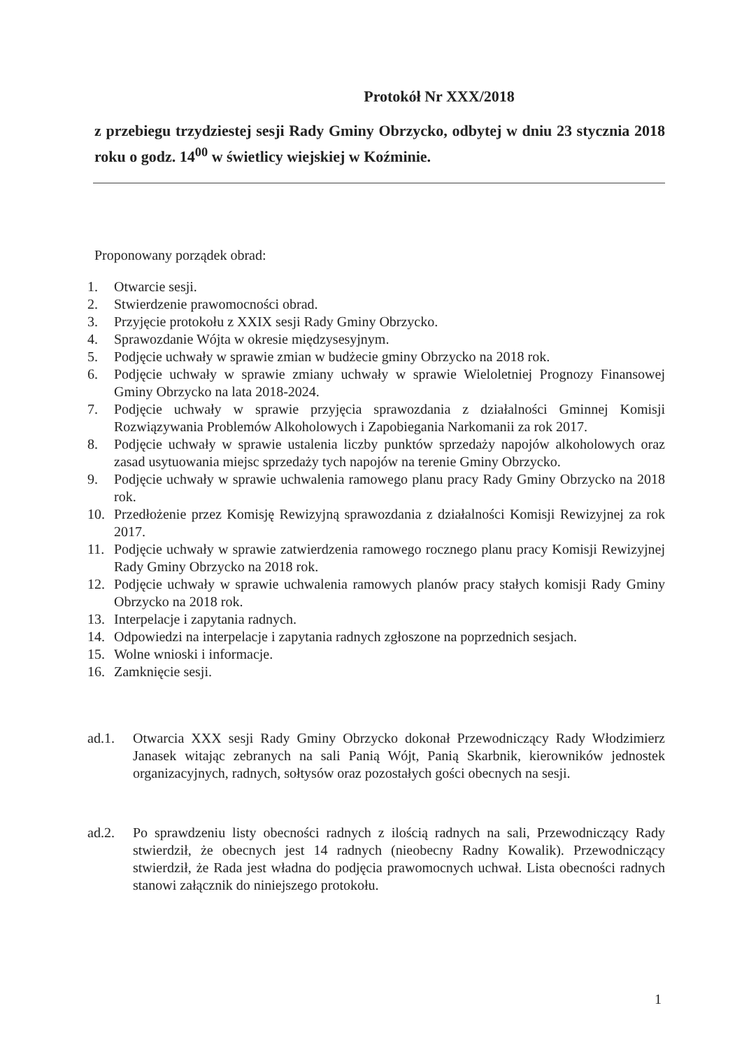Protokół Nr XXX/2018
z przebiegu trzydziestej sesji Rady Gminy Obrzycko, odbytej w dniu 23 stycznia 2018 roku o godz. 14<sup>00</sup> w świetlicy wiejskiej w Koźminie.
Proponowany porządek obrad:
1. Otwarcie sesji.
2. Stwierdzenie prawomocności obrad.
3. Przyjęcie protokołu z XXIX sesji Rady Gminy Obrzycko.
4. Sprawozdanie Wójta w okresie międzysesyjnym.
5. Podjęcie uchwały w sprawie zmian w budżecie gminy Obrzycko na 2018 rok.
6. Podjęcie uchwały w sprawie zmiany uchwały w sprawie Wieloletniej Prognozy Finansowej Gminy Obrzycko na lata 2018-2024.
7. Podjęcie uchwały w sprawie przyjęcia sprawozdania z działalności Gminnej Komisji Rozwiązywania Problemów Alkoholowych i Zapobiegania Narkomanii za rok 2017.
8. Podjęcie uchwały w sprawie ustalenia liczby punktów sprzedaży napojów alkoholowych oraz zasad usytuowania miejsc sprzedaży tych napojów na terenie Gminy Obrzycko.
9. Podjęcie uchwały w sprawie uchwalenia ramowego planu pracy Rady Gminy Obrzycko na 2018 rok.
10. Przedłożenie przez Komisję Rewizyjną sprawozdania z działalności Komisji Rewizyjnej za rok 2017.
11. Podjęcie uchwały w sprawie zatwierdzenia ramowego rocznego planu pracy Komisji Rewizyjnej Rady Gminy Obrzycko na 2018 rok.
12. Podjęcie uchwały w sprawie uchwalenia ramowych planów pracy stałych komisji Rady Gminy Obrzycko na 2018 rok.
13. Interpelacje i zapytania radnych.
14. Odpowiedzi na interpelacje i zapytania radnych zgłoszone na poprzednich sesjach.
15. Wolne wnioski i informacje.
16. Zamknięcie sesji.
ad.1. Otwarcia XXX sesji Rady Gminy Obrzycko dokonał Przewodniczący Rady Włodzimierz Janasek witając zebranych na sali Panią Wójt, Panią Skarbnik, kierowników jednostek organizacyjnych, radnych, sołtysów oraz pozostałych gości obecnych na sesji.
ad.2. Po sprawdzeniu listy obecności radnych z ilością radnych na sali, Przewodniczący Rady stwierdził, że obecnych jest 14 radnych (nieobecny Radny Kowalik). Przewodniczący stwierdził, że Rada jest władna do podjęcia prawomocnych uchwał. Lista obecności radnych stanowi załącznik do niniejszego protokołu.
1